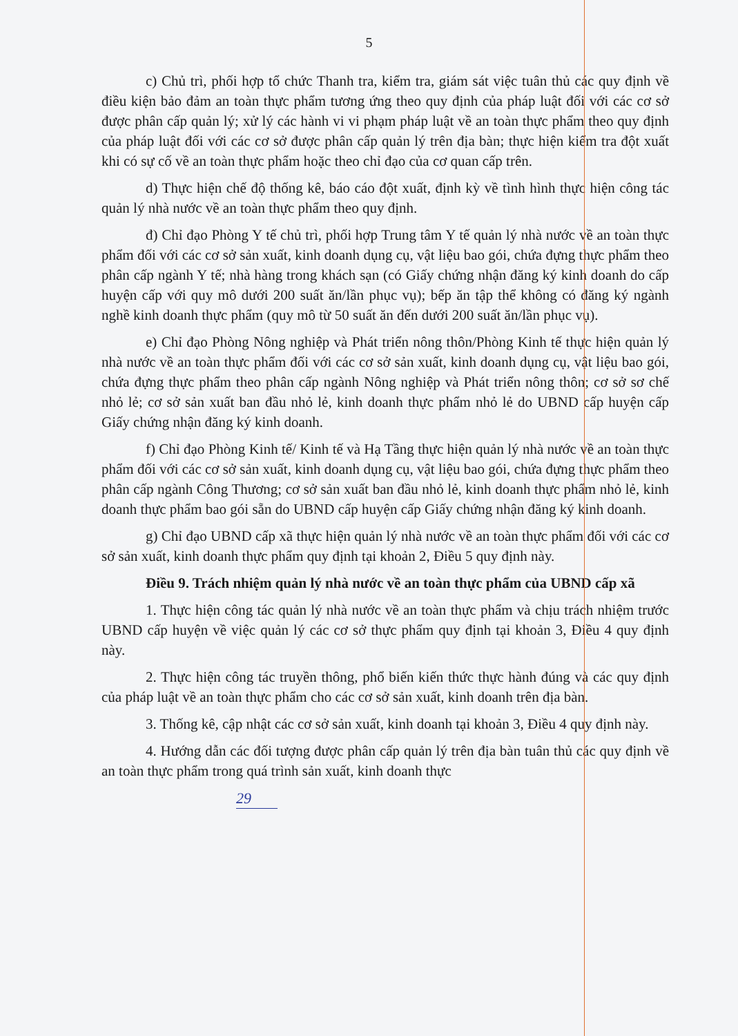5
c) Chủ trì, phối hợp tổ chức Thanh tra, kiểm tra, giám sát việc tuân thủ các quy định về điều kiện bảo đảm an toàn thực phẩm tương ứng theo quy định của pháp luật đối với các cơ sở được phân cấp quản lý; xử lý các hành vi vi phạm pháp luật về an toàn thực phẩm theo quy định của pháp luật đối với các cơ sở được phân cấp quản lý trên địa bàn; thực hiện kiểm tra đột xuất khi có sự cố về an toàn thực phẩm hoặc theo chỉ đạo của cơ quan cấp trên.
d) Thực hiện chế độ thống kê, báo cáo đột xuất, định kỳ về tình hình thực hiện công tác quản lý nhà nước về an toàn thực phẩm theo quy định.
đ) Chỉ đạo Phòng Y tế chủ trì, phối hợp Trung tâm Y tế quản lý nhà nước về an toàn thực phẩm đối với các cơ sở sản xuất, kinh doanh dụng cụ, vật liệu bao gói, chứa đựng thực phẩm theo phân cấp ngành Y tế; nhà hàng trong khách sạn (có Giấy chứng nhận đăng ký kinh doanh do cấp huyện cấp với quy mô dưới 200 suất ăn/lần phục vụ); bếp ăn tập thể không có đăng ký ngành nghề kinh doanh thực phẩm (quy mô từ 50 suất ăn đến dưới 200 suất ăn/lần phục vụ).
e) Chỉ đạo Phòng Nông nghiệp và Phát triển nông thôn/Phòng Kinh tế thực hiện quản lý nhà nước về an toàn thực phẩm đối với các cơ sở sản xuất, kinh doanh dụng cụ, vật liệu bao gói, chứa đựng thực phẩm theo phân cấp ngành Nông nghiệp và Phát triển nông thôn; cơ sở sơ chế nhỏ lẻ; cơ sở sản xuất ban đầu nhỏ lẻ, kinh doanh thực phẩm nhỏ lẻ do UBND cấp huyện cấp Giấy chứng nhận đăng ký kinh doanh.
f) Chỉ đạo Phòng Kinh tế/ Kinh tế và Hạ Tầng thực hiện quản lý nhà nước về an toàn thực phẩm đối với các cơ sở sản xuất, kinh doanh dụng cụ, vật liệu bao gói, chứa đựng thực phẩm theo phân cấp ngành Công Thương; cơ sở sản xuất ban đầu nhỏ lẻ, kinh doanh thực phẩm nhỏ lẻ, kinh doanh thực phẩm bao gói sẵn do UBND cấp huyện cấp Giấy chứng nhận đăng ký kinh doanh.
g) Chỉ đạo UBND cấp xã thực hiện quản lý nhà nước về an toàn thực phẩm đối với các cơ sở sản xuất, kinh doanh thực phẩm quy định tại khoản 2, Điều 5 quy định này.
Điều 9. Trách nhiệm quản lý nhà nước về an toàn thực phẩm của UBND cấp xã
1. Thực hiện công tác quản lý nhà nước về an toàn thực phẩm và chịu trách nhiệm trước UBND cấp huyện về việc quản lý các cơ sở thực phẩm quy định tại khoản 3, Điều 4 quy định này.
2. Thực hiện công tác truyền thông, phổ biến kiến thức thực hành đúng và các quy định của pháp luật về an toàn thực phẩm cho các cơ sở sản xuất, kinh doanh trên địa bàn.
3. Thống kê, cập nhật các cơ sở sản xuất, kinh doanh tại khoản 3, Điều 4 quy định này.
4. Hướng dẫn các đối tượng được phân cấp quản lý trên địa bàn tuân thủ các quy định về an toàn thực phẩm trong quá trình sản xuất, kinh doanh thực
29